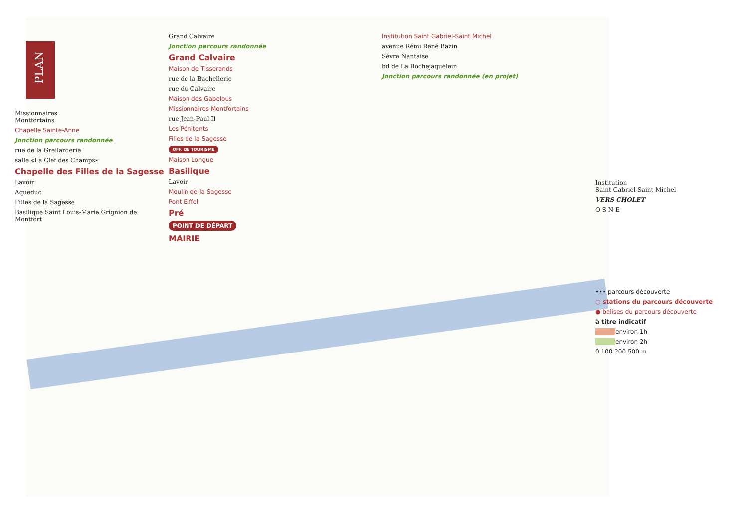PLAN
Missionnaires
Montfortains
Chapelle Sainte-Anne
Jonction parcours randonnée
rue de la Grellarderie
salle «La Clef des Champs»
Chapelle des Filles de la Sagesse
Lavoir
Aqueduc
Filles de la Sagesse
Basilique Saint Louis-Marie Grignion de Montfort
Grand Calvaire
Jonction parcours randonnée
Grand Calvaire
Maison de Tisserands
rue de la Bachellerie
rue du Calvaire
Maison des Gabelous
Missionnaires Montfortains
rue Jean-Paul II
Les Pénitents
Filles de la Sagesse
OFF. DE TOURISME
Maison Longue
Basilique
Lavoir
Moulin de la Sagesse
Pont Eiffel
Pré
POINT DE DÉPART
MAIRIE
Institution Saint Gabriel-Saint Michel
avenue Rémi René Bazin
Sèvre Nantaise
bd de La Rochejaquelein
Jonction parcours randonnée (en projet)
Institution
Saint Gabriel-Saint Michel
VERS CHOLET
O S N E
••• parcours découverte
○ stations du parcours découverte
● balises du parcours découverte
à titre indicatif
environ 1h
environ 2h
0 100 200 500 m